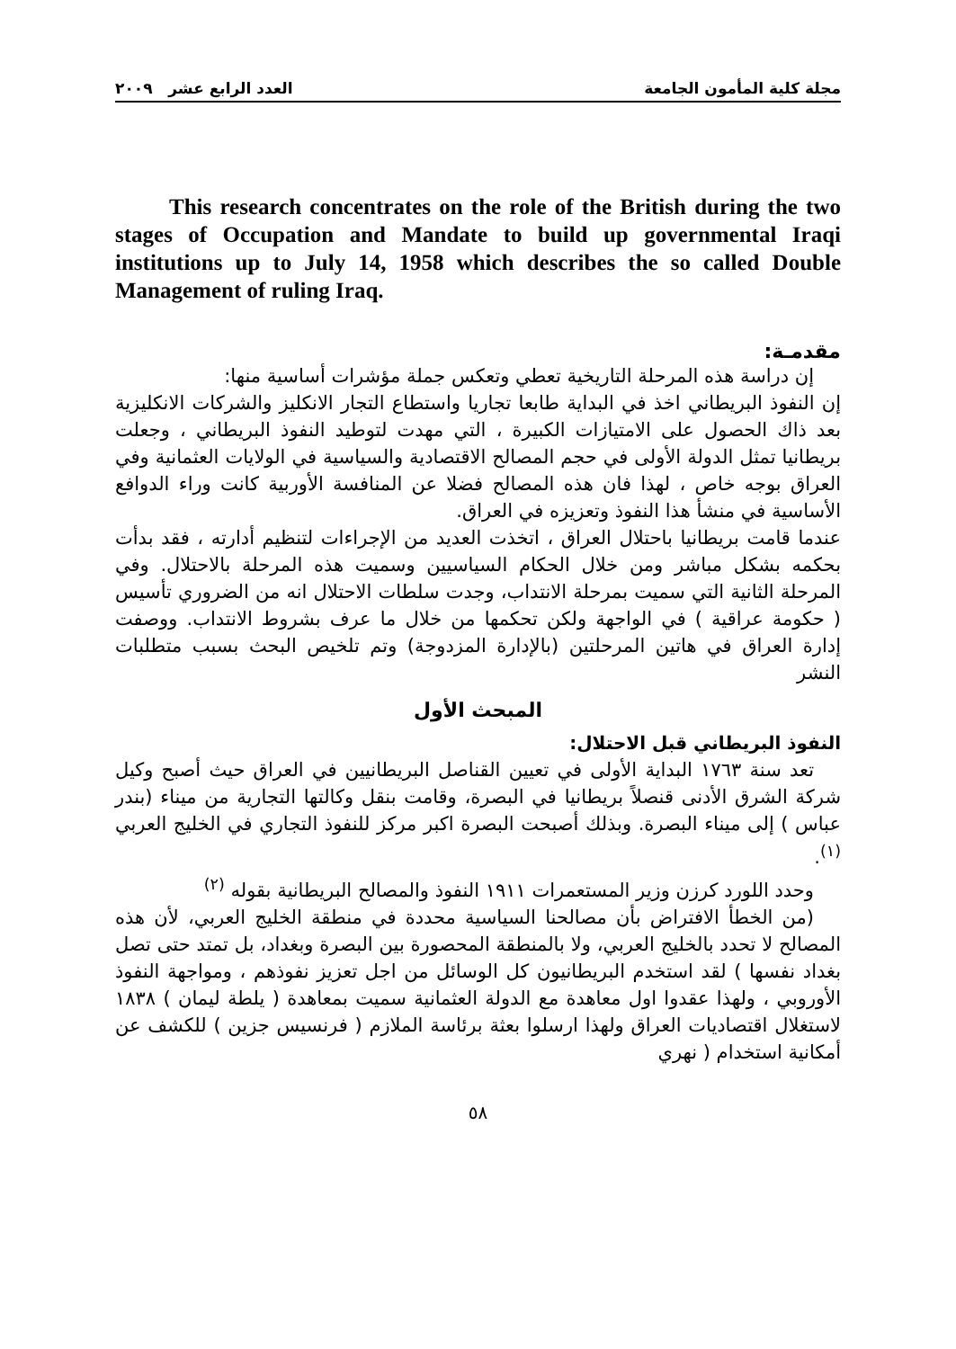مجلة كلية المأمون الجامعة العدد الرابع عشر ٢٠٠٩
This research concentrates on the role of the British during the two stages of Occupation and Mandate to build up governmental Iraqi institutions up to July 14, 1958 which describes the so called Double Management of ruling Iraq.
مقدمـة:
إن دراسة هذه المرحلة التاريخية تعطي وتعكس جملة مؤشرات أساسية منها:
إن النفوذ البريطاني اخذ في البداية طابعا تجاريا واستطاع التجار الانكليز والشركات الانكليزية بعد ذاك الحصول على الامتيازات الكبيرة ، التي مهدت لتوطيد النفوذ البريطاني ، وجعلت بريطانيا تمثل الدولة الأولى في حجم المصالح الاقتصادية والسياسية في الولايات العثمانية وفي العراق بوجه خاص ، لهذا فان هذه المصالح فضلا عن المنافسة الأوربية كانت وراء الدوافع الأساسية في منشأ هذا النفوذ وتعزيزه في العراق.
عندما قامت بريطانيا باحتلال العراق ، اتخذت العديد من الإجراءات لتنظيم أدارته ، فقد بدأت بحكمه بشكل مباشر ومن خلال الحكام السياسيين وسميت هذه المرحلة بالاحتلال. وفي المرحلة الثانية التي سميت بمرحلة الانتداب، وجدت سلطات الاحتلال انه من الضروري تأسيس ( حكومة عراقية ) في الواجهة ولكن تحكمها من خلال ما عرف بشروط الانتداب. ووصفت إدارة العراق في هاتين المرحلتين (بالإدارة المزدوجة) وتم تلخيص البحث بسبب متطلبات النشر
المبحث الأول
النفوذ البريطاني قبل الاحتلال:
تعد سنة ١٧٦٣ البداية الأولى في تعيين القناصل البريطانيين في العراق حيث أصبح وكيل شركة الشرق الأدنى قنصلاً بريطانيا في البصرة، وقامت بنقل وكالتها التجارية من ميناء (بندر عباس ) إلى ميناء البصرة. وبذلك أصبحت البصرة اكبر مركز للنفوذ التجاري في الخليج العربي <sup>(١)</sup>.
وحدد اللورد كرزن وزير المستعمرات ١٩١١ النفوذ والمصالح البريطانية بقوله <sup>(٢)</sup>
(من الخطأ الافتراض بأن مصالحنا السياسية محددة في منطقة الخليج العربي، لأن هذه المصالح لا تحدد بالخليج العربي، ولا بالمنطقة المحصورة بين البصرة وبغداد، بل تمتد حتى تصل بغداد نفسها ) لقد استخدم البريطانيون كل الوسائل من اجل تعزيز نفوذهم ، ومواجهة النفوذ الأوروبي ، ولهذا عقدوا اول معاهدة مع الدولة العثمانية سميت بمعاهدة ( يلطة ليمان ) ١٨٣٨ لاستغلال اقتصاديات العراق ولهذا ارسلوا بعثة برئاسة الملازم ( فرنسيس جزين ) للكشف عن أمكانية استخدام ( نهري
٥٨